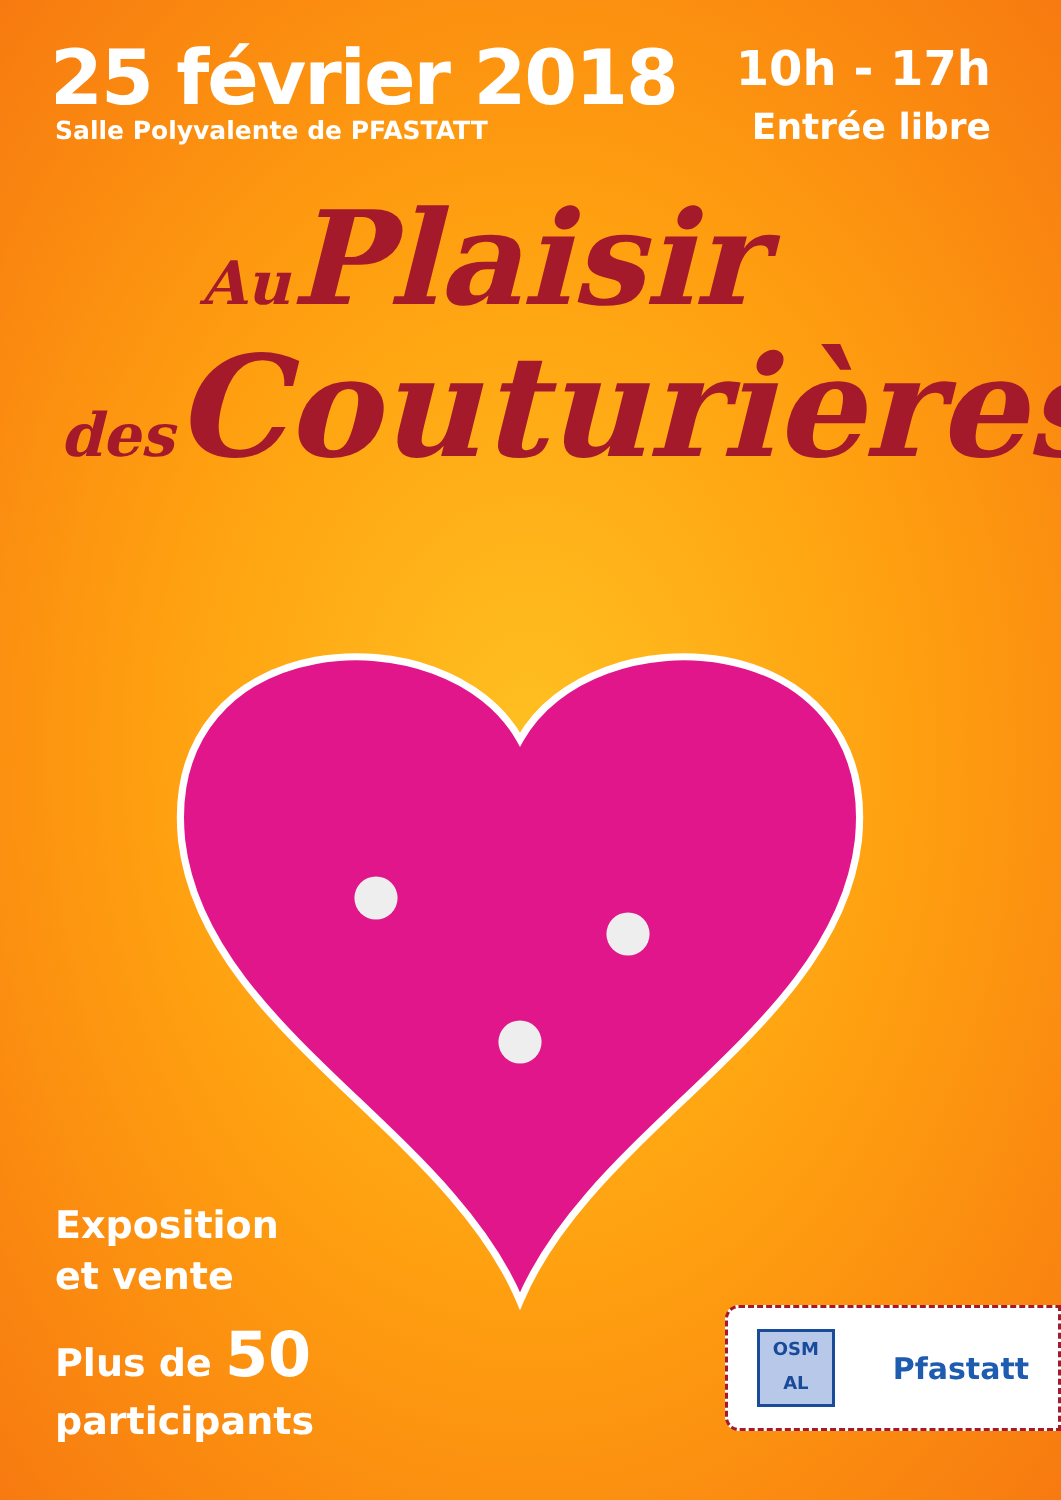25 février 2018
Salle Polyvalente de PFASTATT
10h - 17h
Entrée libre
Au Plaisir
des Couturières
Exposition
et vente
Plus de 50
participants
OSM
AL
Pfastatt